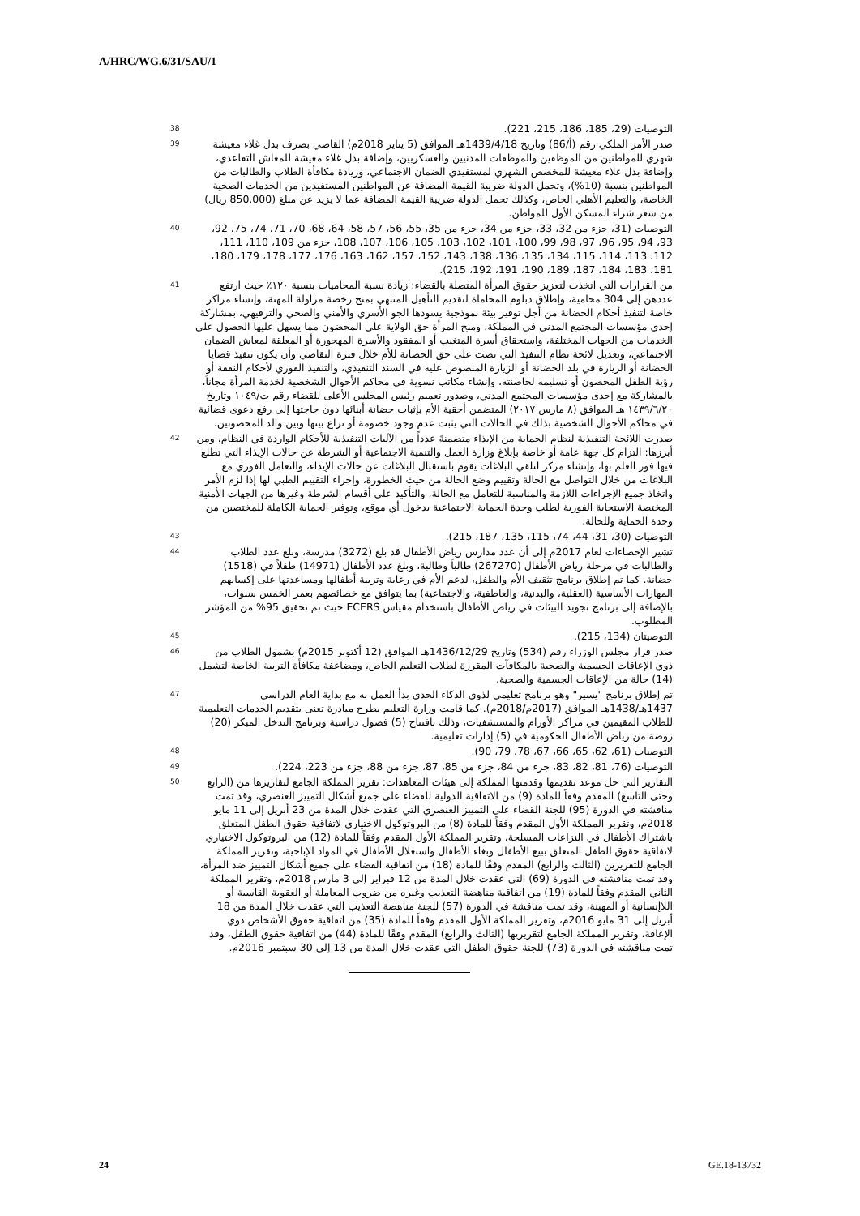A/HRC/WG.6/31/SAU/1
التوصيات (29، 185، 186، 215، 221). 38
صدر الأمر الملكي رقم (أ/86) وتاريخ 1439/4/18هـ الموافق (5 يناير 2018م) القاضي بصرف بدل غلاء معيشة شهري للمواطنين من الموظفين والموظفات المدنيين والعسكريين، وإضافة بدل غلاء معيشة للمعاش التقاعدي، وإضافة بدل غلاء معيشة للمخصص الشهري لمستفيدي الضمان الاجتماعي، وزيادة مكافأة الطلاب والطالبات من المواطنين بنسبة (10%)، وتحمل الدولة ضريبة القيمة المضافة عن المواطنين المستفيدين من الخدمات الصحية الخاصة، والتعليم الأهلي الخاص، وكذلك تحمل الدولة ضريبة القيمة المضافة عما لا يزيد عن مبلغ (850.000 ريال) من سعر شراء المسكن الأول للمواطن. 39
التوصيات (31، جزء من 32، 33، جزء من 34، جزء من 35، 55، 56، 57، 58، 64، 68، 70، 71، 74، 75، 92، 93، 94، 95، 96، 97، 98، 99، 100، 101، 102، 103، 105، 106، 107، 108، جزء من 109، 110، 111، 112، 113، 114، 115، 134، 135، 136، 138، 143، 152، 157، 162، 163، 176، 177، 178، 179، 180، 181، 183، 184، 187، 189، 190، 191، 192، 215). 40
من القرارات التي اتخذت لتعزيز حقوق المرأة المتصلة بالقضاء: زيادة نسبة المحاميات بنسبة ١٢٠٪ حيث ارتفع عددهن إلى 304 محامية، وإطلاق دبلوم المحاماة لتقديم التأهيل المنتهي بمنح رخصة مزاولة المهنة، وإنشاء مراكز خاصة لتنفيذ أحكام الحضانة من أجل توفير بيئة نموذجية يسودها الجو الأسري والأمني والصحي والترفيهي، بمشاركة إحدى مؤسسات المجتمع المدني في المملكة، ومنح المرأة حق الولاية على المحضون مما يسهل عليها الحصول على الخدمات من الجهات المختلفة، واستحقاق أسرة المتغيب أو المفقود والأسرة المهجورة أو المعلقة لمعاش الضمان الاجتماعي، وتعديل لائحة نظام التنفيذ التي نصت على حق الحضانة للأم خلال فترة التقاضي وأن يكون تنفيذ قضايا الحضانة أو الزيارة في بلد الحضانة أو الزيارة المنصوص عليه في السند التنفيذي، والتنفيذ الفوري لأحكام النفقة أو رؤية الطفل المحضون أو تسليمه لحاضنته، وإنشاء مكاتب نسوية في محاكم الأحوال الشخصية لخدمة المرأة مجاناً، بالمشاركة مع إحدى مؤسسات المجتمع المدني، وصدور تعميم رئيس المجلس الأعلى للقضاء رقم ت/١٠٤٩ وتاريخ ١٤٣٩/٦/٢٠ هـ الموافق (٨ مارس ٢٠١٧) المتضمن أحقية الأم بإثبات حضانة أبنائها دون حاجتها إلى رفع دعوى قضائية في محاكم الأحوال الشخصية بذلك في الحالات التي يثبت عدم وجود خصومة أو نزاع بينها وبين والد المحضونين. 41
صدرت اللائحة التنفيذية لنظام الحماية من الإيذاء متضمنةً عدداً من الآليات التنفيذية للأحكام الواردة في النظام، ومن أبرزها: التزام كل جهة عامة أو خاصة بإبلاغ وزارة العمل والتنمية الاجتماعية أو الشرطة عن حالات الإيذاء التي تطلع فيها فور العلم بها، وإنشاء مركز لتلقي البلاغات يقوم باستقبال البلاغات عن حالات الإيذاء، والتعامل الفوري مع البلاغات من خلال التواصل مع الحالة وتقييم وضع الحالة من حيث الخطورة، وإجراء التقييم الطبي لها إذا لزم الأمر واتخاذ جميع الإجراءات اللازمة والمناسبة للتعامل مع الحالة، والتأكيد على أقسام الشرطة وغيرها من الجهات الأمنية المختصة الاستجابة الفورية لطلب وحدة الحماية الاجتماعية بدخول أي موقع، وتوفير الحماية الكاملة للمختصين من وحدة الحماية وللحالة. 42
التوصيات (30، 31، 44، 74، 115، 135، 187، 215). 43
تشير الإحصاءات لعام 2017م إلى أن عدد مدارس رياض الأطفال قد بلغ (3272) مدرسة، وبلغ عدد الطلاب والطالبات في مرحلة رياض الأطفال (267270) طالباً وطالبة، وبلغ عدد الأطفال (14971) طفلاً في (1518) حضانة. كما تم إطلاق برنامج تثقيف الأم والطفل، لدعم الأم في رعاية وتربية أطفالها ومساعدتها على إكسابهم المهارات الأساسية (العقلية، والبدنية، والعاطفية، والاجتماعية) بما يتوافق مع خصائصهم بعمر الخمس سنوات، بالإضافة إلى برنامج تجويد البيئات في رياض الأطفال باستخدام مقياس ECERS حيث تم تحقيق 95% من المؤشر المطلوب. 44
التوصيتان (134، 215). 45
صدر قرار مجلس الوزراء رقم (534) وتاريخ 1436/12/29هـ الموافق (12 أكتوبر 2015م) بشمول الطلاب من ذوي الإعاقات الجسمية والصحية بالمكافآت المقررة لطلاب التعليم الخاص، ومضاعفة مكافأة التربية الخاصة لتشمل (14) حالة من الإعاقات الجسمية والصحية. 46
تم إطلاق برنامج "يسير" وهو برنامج تعليمي لذوي الذكاء الحدي بدأ العمل به مع بداية العام الدراسي 1437هـ/1438هـ الموافق (2017م/2018م). كما قامت وزارة التعليم بطرح مبادرة تعنى بتقديم الخدمات التعليمية للطلاب المقيمين في مراكز الأورام والمستشفيات، وذلك بافتتاح (5) فصول دراسية وبرنامج التدخل المبكر (20) روضة من رياض الأطفال الحكومية في (5) إدارات تعليمية. 47
التوصيات (61، 62، 65، 66، 67، 78، 79، 90). 48
التوصيات (76، 81، 82، 83، جزء من 84، جزء من 85، 87، جزء من 88، جزء من 223، 224). 49
التقارير التي حل موعد تقديمها وقدمتها المملكة إلى هيئات المعاهدات: تقرير المملكة الجامع لتقاريرها من (الرابع وحتى التاسع) المقدم وفقاً للمادة (9) من الاتفاقية الدولية للقضاء على جميع أشكال التمييز العنصري، وقد تمت مناقشته في الدورة (95) للجنة القضاء على التمييز العنصري التي عقدت خلال المدة من 23 أبريل إلى 11 مايو 2018م، وتقرير المملكة الأول المقدم وفقاً للمادة (8) من البروتوكول الاختياري لاتفاقية حقوق الطفل المتعلق باشتراك الأطفال في النزاعات المسلحة، وتقرير المملكة الأول المقدم وفقاً للمادة (12) من البروتوكول الاختياري لاتفاقية حقوق الطفل المتعلق ببيع الأطفال وبغاء الأطفال واستغلال الأطفال في المواد الإباحية، وتقرير المملكة الجامع للتقريرين (الثالث والرابع) المقدم وفقًا للمادة (18) من اتفاقية القضاء على جميع أشكال التمييز ضد المرأة، وقد تمت مناقشته في الدورة (69) التي عقدت خلال المدة من 12 فبراير إلى 3 مارس 2018م، وتقرير المملكة الثاني المقدم وفقاً للمادة (19) من اتفاقية مناهضة التعذيب وغيره من ضروب المعاملة أو العقوبة القاسية أو اللاإنسانية أو المهينة، وقد تمت مناقشة في الدورة (57) للجنة مناهضة التعذيب التي عقدت خلال المدة من 18 أبريل إلى 31 مايو 2016م، وتقرير المملكة الأول المقدم وفقاً للمادة (35) من اتفاقية حقوق الأشخاص ذوي الإعاقة، وتقرير المملكة الجامع لتقريريها (الثالث والرابع) المقدم وفقًا للمادة (44) من اتفاقية حقوق الطفل، وقد تمت مناقشته في الدورة (73) للجنة حقوق الطفل التي عقدت خلال المدة من 13 إلى 30 سبتمبر 2016م. 50
24 GE.18-13732